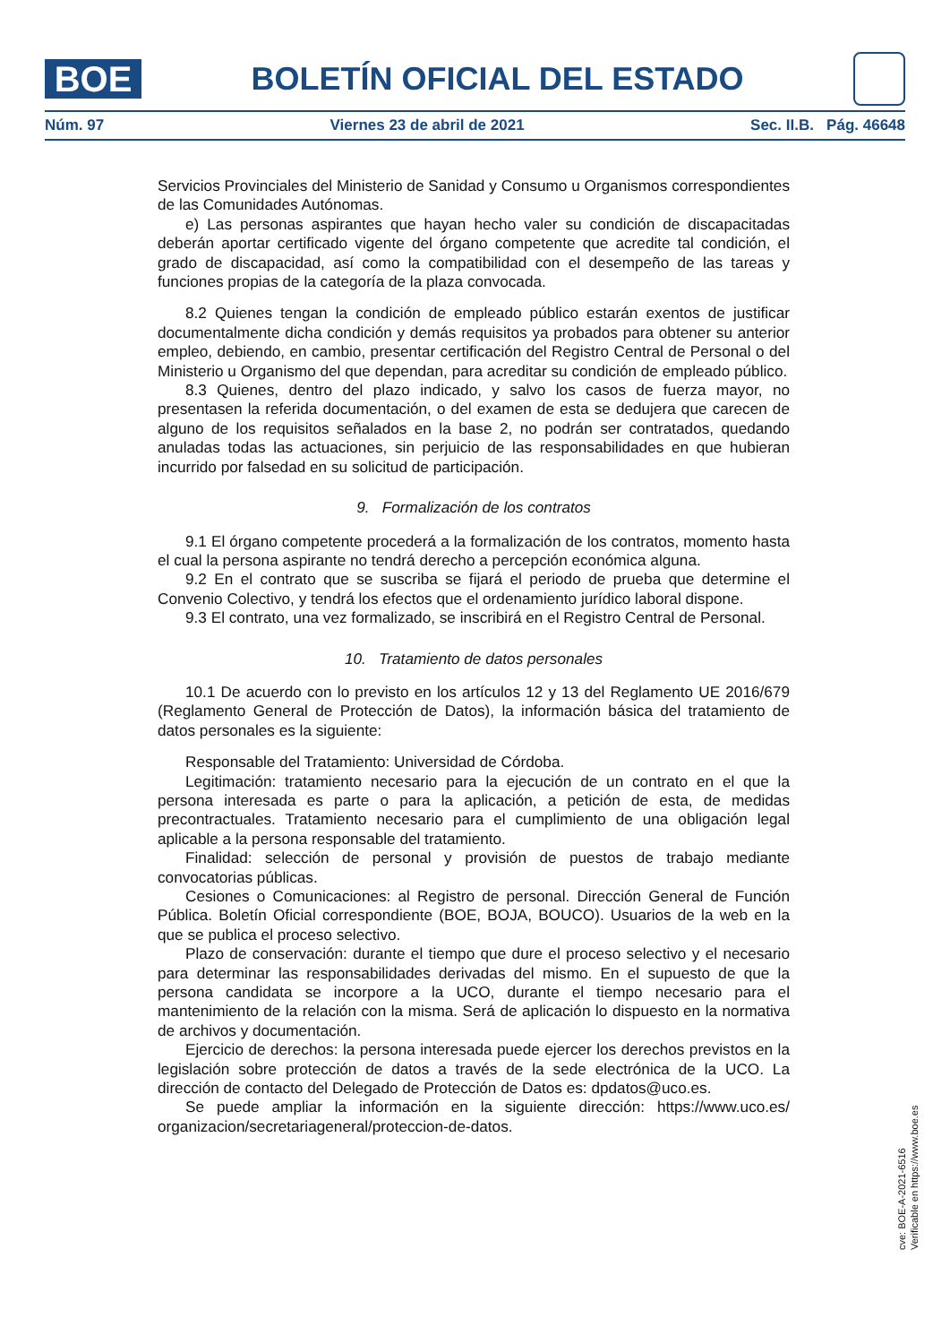BOE
BOLETÍN OFICIAL DEL ESTADO
Núm. 97 Viernes 23 de abril de 2021 Sec. II.B. Pág. 46648
Servicios Provinciales del Ministerio de Sanidad y Consumo u Organismos correspondientes de las Comunidades Autónomas.
e) Las personas aspirantes que hayan hecho valer su condición de discapacitadas deberán aportar certificado vigente del órgano competente que acredite tal condición, el grado de discapacidad, así como la compatibilidad con el desempeño de las tareas y funciones propias de la categoría de la plaza convocada.
8.2 Quienes tengan la condición de empleado público estarán exentos de justificar documentalmente dicha condición y demás requisitos ya probados para obtener su anterior empleo, debiendo, en cambio, presentar certificación del Registro Central de Personal o del Ministerio u Organismo del que dependan, para acreditar su condición de empleado público.
8.3 Quienes, dentro del plazo indicado, y salvo los casos de fuerza mayor, no presentasen la referida documentación, o del examen de esta se dedujera que carecen de alguno de los requisitos señalados en la base 2, no podrán ser contratados, quedando anuladas todas las actuaciones, sin perjuicio de las responsabilidades en que hubieran incurrido por falsedad en su solicitud de participación.
9. Formalización de los contratos
9.1 El órgano competente procederá a la formalización de los contratos, momento hasta el cual la persona aspirante no tendrá derecho a percepción económica alguna.
9.2 En el contrato que se suscriba se fijará el periodo de prueba que determine el Convenio Colectivo, y tendrá los efectos que el ordenamiento jurídico laboral dispone.
9.3 El contrato, una vez formalizado, se inscribirá en el Registro Central de Personal.
10. Tratamiento de datos personales
10.1 De acuerdo con lo previsto en los artículos 12 y 13 del Reglamento UE 2016/679 (Reglamento General de Protección de Datos), la información básica del tratamiento de datos personales es la siguiente:
Responsable del Tratamiento: Universidad de Córdoba.
Legitimación: tratamiento necesario para la ejecución de un contrato en el que la persona interesada es parte o para la aplicación, a petición de esta, de medidas precontractuales. Tratamiento necesario para el cumplimiento de una obligación legal aplicable a la persona responsable del tratamiento.
Finalidad: selección de personal y provisión de puestos de trabajo mediante convocatorias públicas.
Cesiones o Comunicaciones: al Registro de personal. Dirección General de Función Pública. Boletín Oficial correspondiente (BOE, BOJA, BOUCO). Usuarios de la web en la que se publica el proceso selectivo.
Plazo de conservación: durante el tiempo que dure el proceso selectivo y el necesario para determinar las responsabilidades derivadas del mismo. En el supuesto de que la persona candidata se incorpore a la UCO, durante el tiempo necesario para el mantenimiento de la relación con la misma. Será de aplicación lo dispuesto en la normativa de archivos y documentación.
Ejercicio de derechos: la persona interesada puede ejercer los derechos previstos en la legislación sobre protección de datos a través de la sede electrónica de la UCO. La dirección de contacto del Delegado de Protección de Datos es: dpdatos@uco.es.
Se puede ampliar la información en la siguiente dirección: https://www.uco.es/ organizacion/secretariageneral/proteccion-de-datos.
cve: BOE-A-2021-6516
Verificable en https://www.boe.es